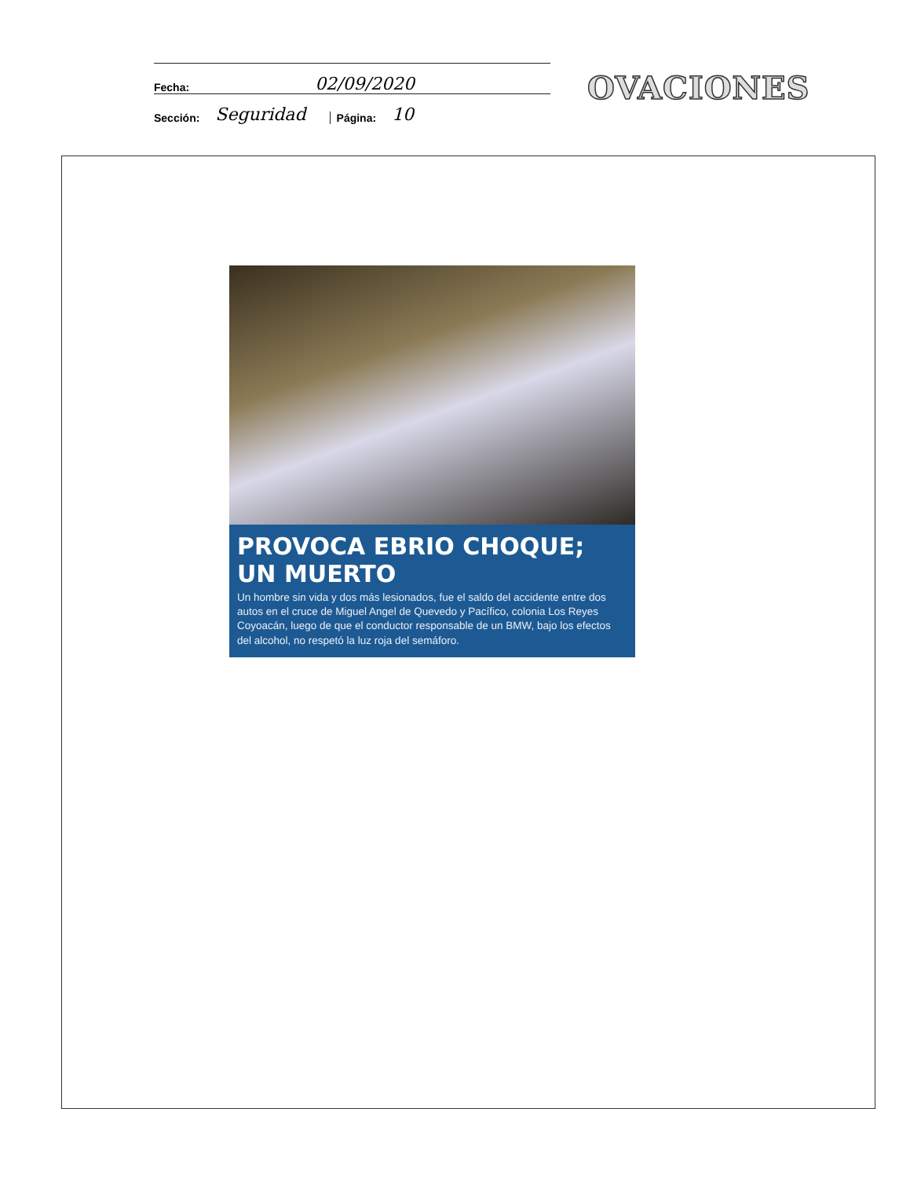Fecha: 02/09/2020
Sección: Seguridad Página: 10
OVACIONES
PROVOCA EBRIO CHOQUE; UN MUERTO
Un hombre sin vida y dos más lesionados, fue el saldo del accidente entre dos autos en el cruce de Miguel Angel de Quevedo y Pacífico, colonia Los Reyes Coyoacán, luego de que el conductor responsable de un BMW, bajo los efectos del alcohol, no respetó la luz roja del semáforo.